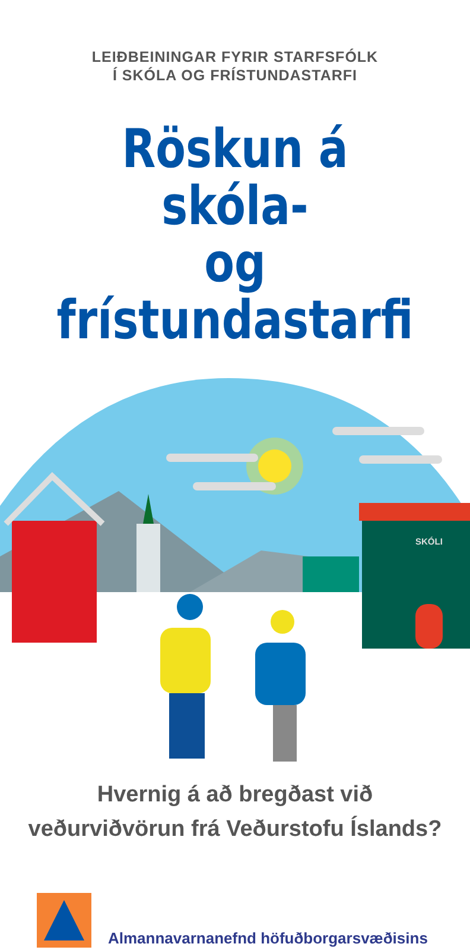LEIÐBEININGAR FYRIR STARFSFÓLK
Í SKÓLA OG FRÍSTUNDASTARFI
Röskun á skóla-
og frístundastarfi
SKÓLI
Hvernig á að bregðast við
veðurviðvörun frá Veðurstofu Íslands?
Almannavarnanefnd höfuðborgarsvæðisins